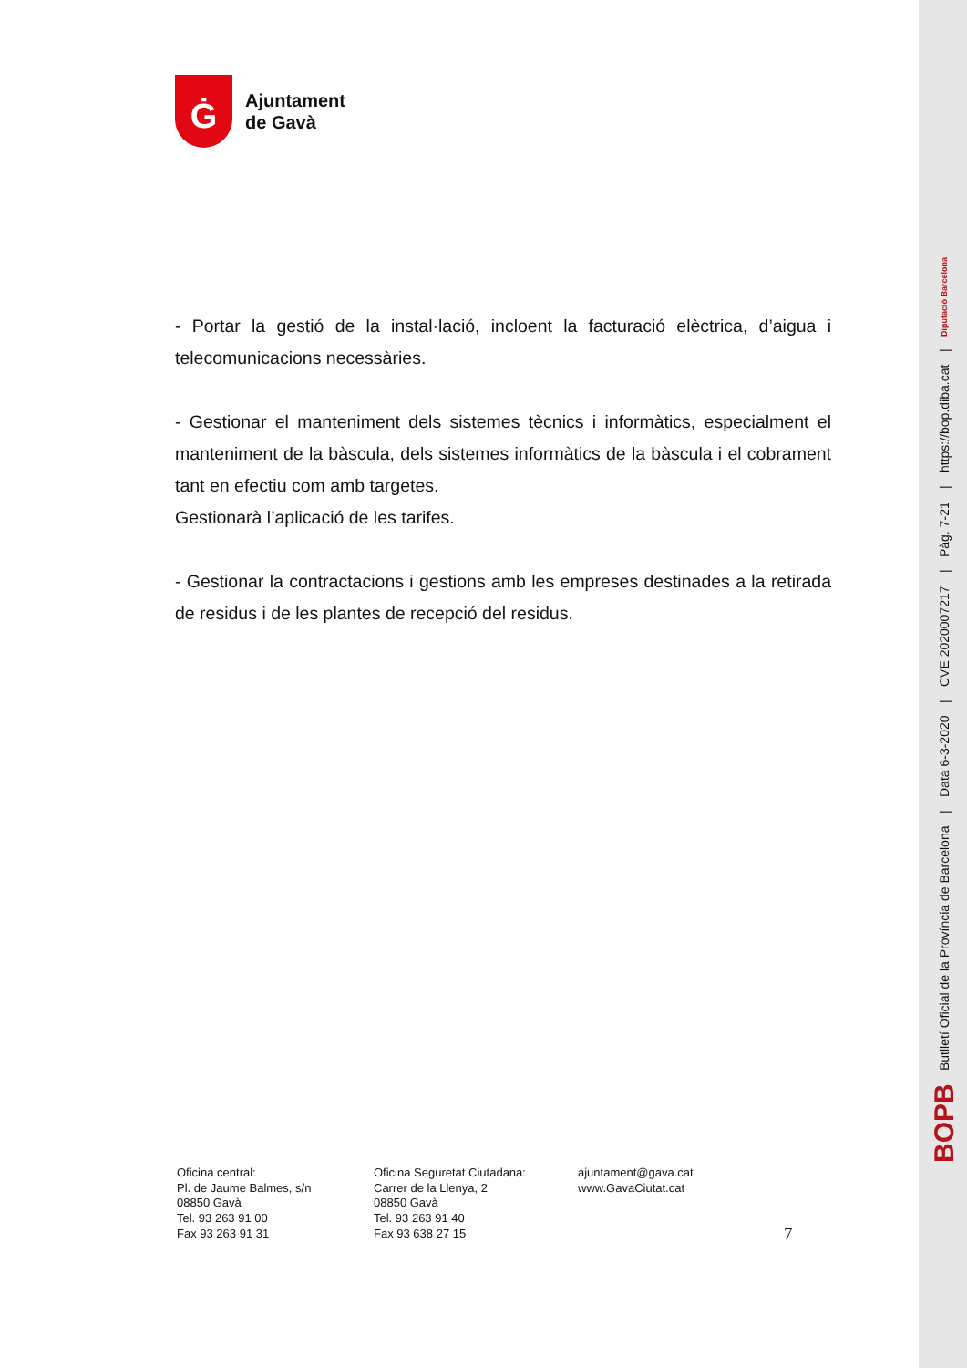Ġ
Ajuntament
de Gavà
- Portar la gestió de la instal·lació, incloent la facturació elèctrica, d’aigua i telecomunicacions necessàries.
- Gestionar el manteniment dels sistemes tècnics i informàtics, especialment el manteniment de la bàscula, dels sistemes informàtics de la bàscula i el cobrament tant en efectiu com amb targetes.
Gestionarà l’aplicació de les tarifes.
- Gestionar la contractacions i gestions amb les empreses destinades a la retirada de residus i de les plantes de recepció del residus.
Oficina central:
Pl. de Jaume Balmes, s/n
08850 Gavà
Tel. 93 263 91 00
Fax 93 263 91 31
Oficina Seguretat Ciutadana:
Carrer de la Llenya, 2
08850 Gavà
Tel. 93 263 91 40
Fax 93 638 27 15
ajuntament@gava.cat
www.GavaCiutat.cat
7
BOPB Butlletí Oficial de la Província de Barcelona | Data 6-3-2020 | CVE 2020007217 | Pàg. 7-21 | https://bop.diba.cat | Diputació Barcelona